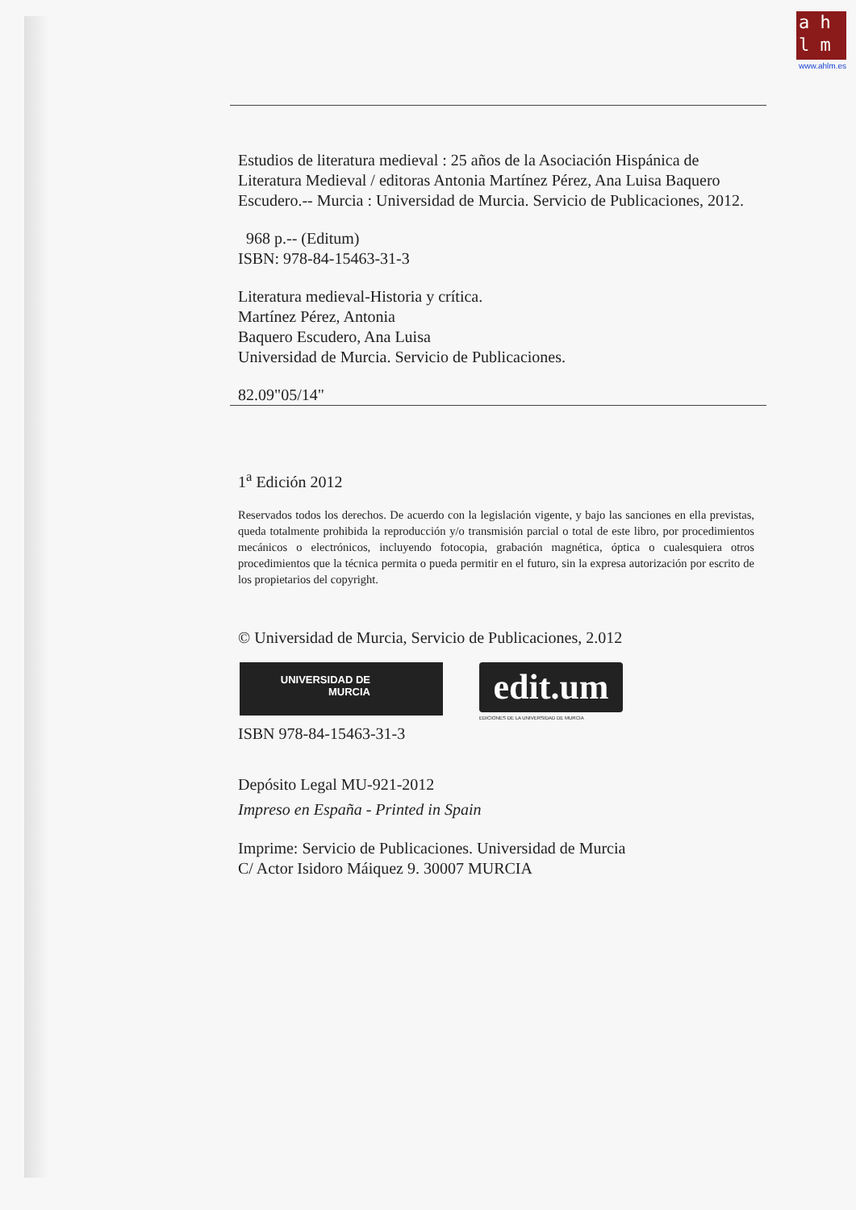a h
l m
www.ahlm.es
Estudios de literatura medieval : 25 años de la Asociación Hispánica de Literatura Medieval / editoras Antonia Martínez Pérez, Ana Luisa Baquero Escudero.-- Murcia : Universidad de Murcia. Servicio de Publicaciones, 2012.
968 p.-- (Editum)
ISBN: 978-84-15463-31-3
Literatura medieval-Historia y crítica.
Martínez Pérez, Antonia
Baquero Escudero, Ana Luisa
Universidad de Murcia. Servicio de Publicaciones.
82.09"05/14"
1<sup>a</sup> Edición 2012
Reservados todos los derechos. De acuerdo con la legislación vigente, y bajo las sanciones en ella previstas, queda totalmente prohibida la reproducción y/o transmisión parcial o total de este libro, por procedimientos mecánicos o electrónicos, incluyendo fotocopia, grabación magnética, óptica o cualesquiera otros procedimientos que la técnica permita o pueda permitir en el futuro, sin la expresa autorización por escrito de los propietarios del copyright.
© Universidad de Murcia, Servicio de Publicaciones, 2.012
UNIVERSIDAD DE
MURCIA
edit.um
EDICIONES DE LA UNIVERSIDAD DE MURCIA
ISBN 978-84-15463-31-3
Depósito Legal MU-921-2012
Impreso en España - Printed in Spain
Imprime: Servicio de Publicaciones. Universidad de Murcia
C/ Actor Isidoro Máiquez 9. 30007 MURCIA